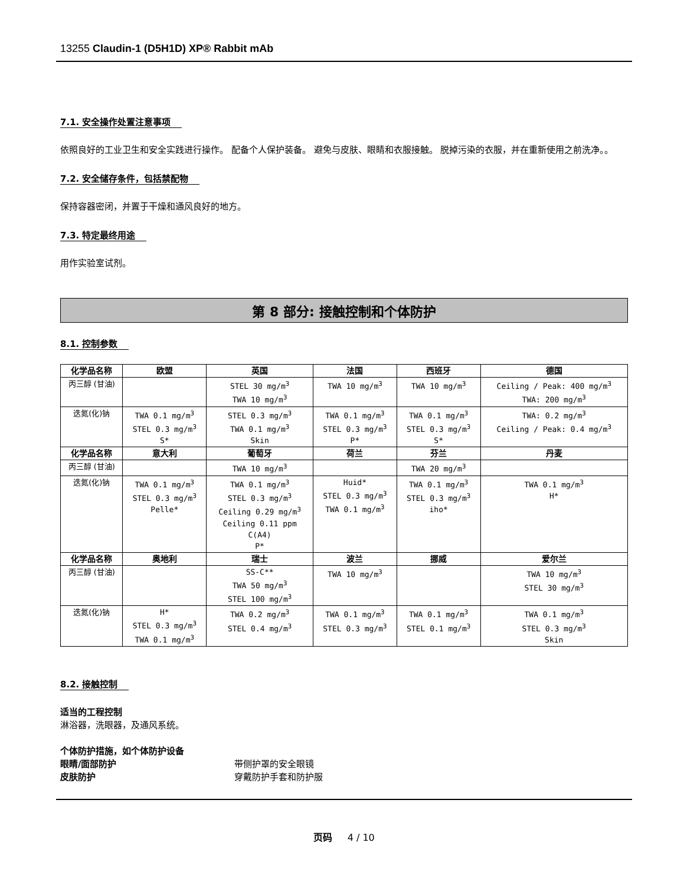13255 Claudin-1 (D5H1D) XP® Rabbit mAb
7.1. 安全操作处置注意事项
依照良好的工业卫生和安全实践进行操作。 配备个人保护装备。 避免与皮肤、眼睛和衣服接触。 脱掉污染的衣服，并在重新使用之前洗净。。
7.2. 安全储存条件，包括禁配物
保持容器密闭，并置于干燥和通风良好的地方。
7.3. 特定最终用途
用作实验室试剂。
第 8 部分: 接触控制和个体防护
8.1. 控制参数
| 化学品名称 | 欧盟 | 英国 | 法国 | 西班牙 | 德国 |
| --- | --- | --- | --- | --- | --- |
| 丙三醇 (甘油) | | STEL 30 mg/m<sup>3</sup> TWA 10 mg/m<sup>3</sup> | TWA 10 mg/m<sup>3</sup> | TWA 10 mg/m<sup>3</sup> | Ceiling / Peak: 400 mg/m<sup>3</sup> TWA: 200 mg/m<sup>3</sup> |
| 迭氮(化)钠 | TWA 0.1 mg/m<sup>3</sup> STEL 0.3 mg/m<sup>3</sup> S* | STEL 0.3 mg/m<sup>3</sup> TWA 0.1 mg/m<sup>3</sup> Skin | TWA 0.1 mg/m<sup>3</sup> STEL 0.3 mg/m<sup>3</sup> P* | TWA 0.1 mg/m<sup>3</sup> STEL 0.3 mg/m<sup>3</sup> S* | TWA: 0.2 mg/m<sup>3</sup> Ceiling / Peak: 0.4 mg/m<sup>3</sup> |
| 化学品名称 | 意大利 | 葡萄牙 | 荷兰 | 芬兰 | 丹麦 |
| 丙三醇 (甘油) | | TWA 10 mg/m<sup>3</sup> | | TWA 20 mg/m<sup>3</sup> | |
| 迭氮(化)钠 | TWA 0.1 mg/m<sup>3</sup> STEL 0.3 mg/m<sup>3</sup> Pelle* | TWA 0.1 mg/m<sup>3</sup> STEL 0.3 mg/m<sup>3</sup> Ceiling 0.29 mg/m<sup>3</sup> Ceiling 0.11 ppm C(A4) P* | Huid* STEL 0.3 mg/m<sup>3</sup> TWA 0.1 mg/m<sup>3</sup> | TWA 0.1 mg/m<sup>3</sup> STEL 0.3 mg/m<sup>3</sup> iho* | TWA 0.1 mg/m<sup>3</sup> H* |
| 化学品名称 | 奥地利 | 瑞士 | 波兰 | 挪威 | 爱尔兰 |
| 丙三醇 (甘油) | | SS-C** TWA 50 mg/m<sup>3</sup> STEL 100 mg/m<sup>3</sup> | TWA 10 mg/m<sup>3</sup> | | TWA 10 mg/m<sup>3</sup> STEL 30 mg/m<sup>3</sup> |
| 迭氮(化)钠 | H* STEL 0.3 mg/m<sup>3</sup> TWA 0.1 mg/m<sup>3</sup> | TWA 0.2 mg/m<sup>3</sup> STEL 0.4 mg/m<sup>3</sup> | TWA 0.1 mg/m<sup>3</sup> STEL 0.3 mg/m<sup>3</sup> | TWA 0.1 mg/m<sup>3</sup> STEL 0.1 mg/m<sup>3</sup> | TWA 0.1 mg/m<sup>3</sup> STEL 0.3 mg/m<sup>3</sup> Skin |
8.2. 接触控制
适当的工程控制
淋浴器，洗眼器，及通风系统。
个体防护措施，如个体防护设备
眼睛/面部防护 带侧护罩的安全眼镜
皮肤防护 穿戴防护手套和防护服
页码 4 / 10